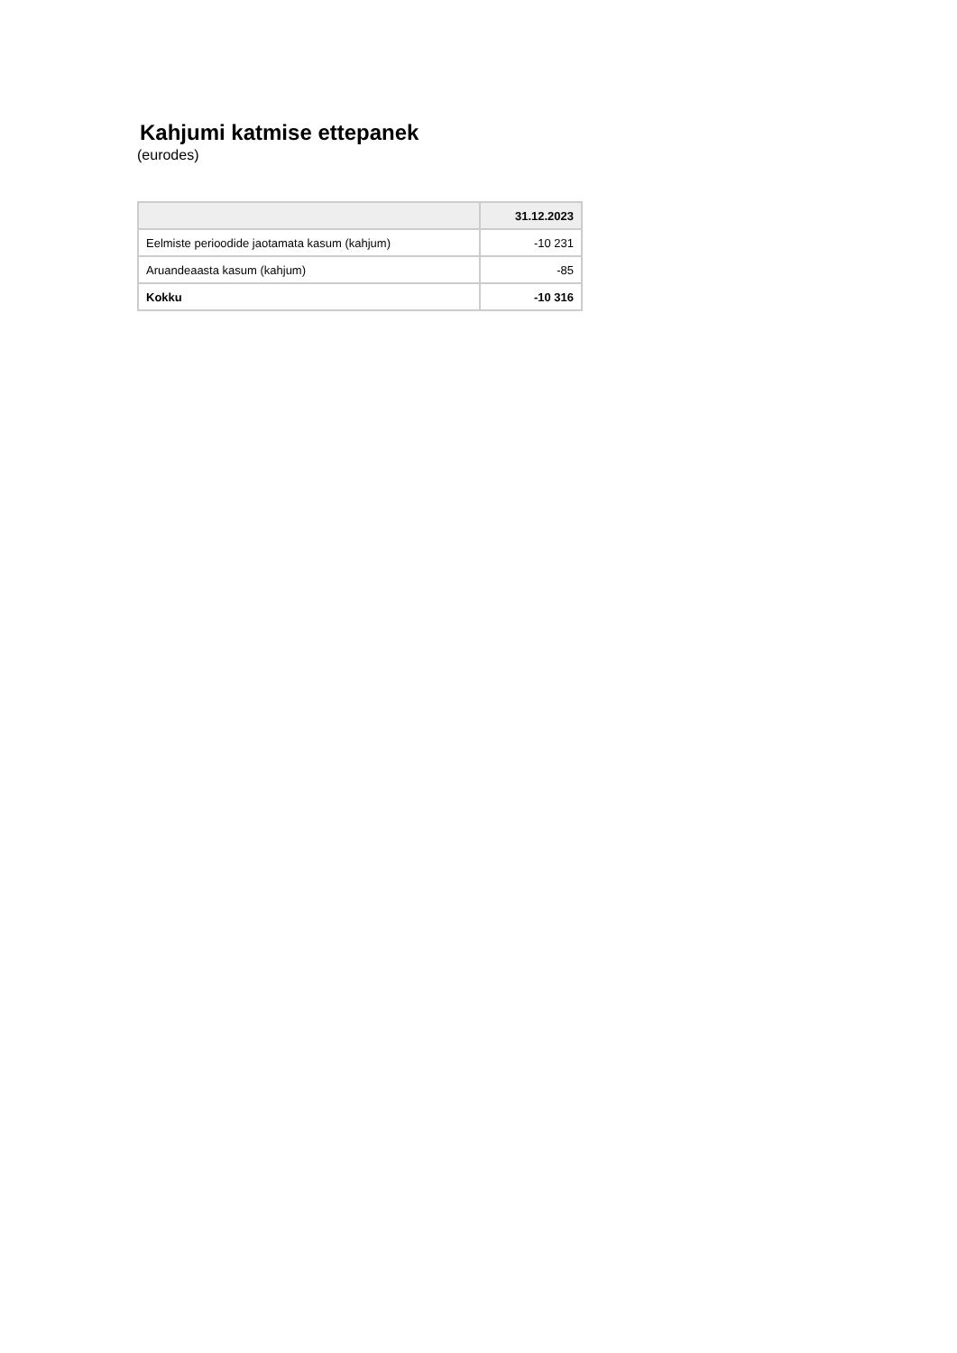Kahjumi katmise ettepanek
(eurodes)
| | 31.12.2023 |
| --- | --- |
| Eelmiste perioodide jaotamata kasum (kahjum) | -10 231 |
| Aruandeaasta kasum (kahjum) | -85 |
| Kokku | -10 316 |